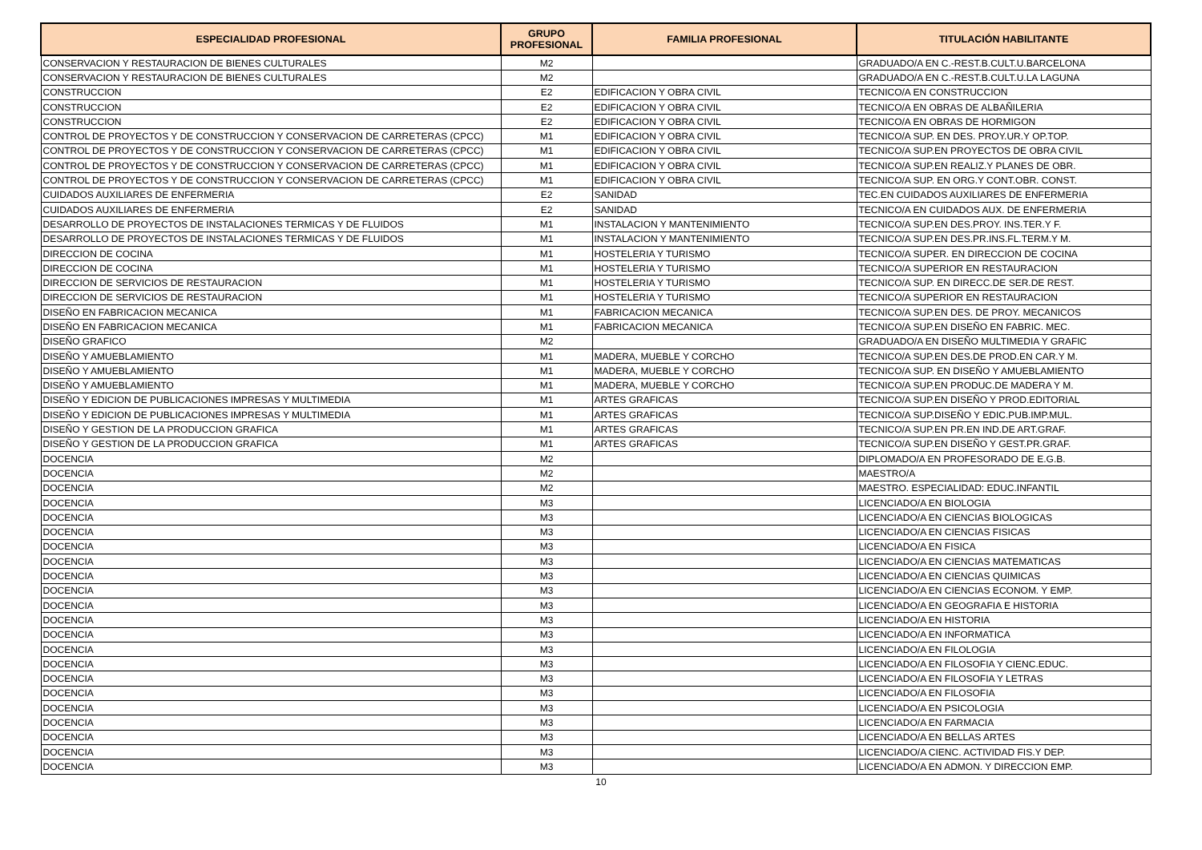| ESPECIALIDAD PROFESIONAL | GRUPO PROFESIONAL | FAMILIA PROFESIONAL | TITULACIÓN HABILITANTE |
| --- | --- | --- | --- |
| CONSERVACION Y RESTAURACION DE BIENES CULTURALES | M2 | | GRADUADO/A EN C.-REST.B.CULT.U.BARCELONA |
| CONSERVACION Y RESTAURACION DE BIENES CULTURALES | M2 | | GRADUADO/A EN C.-REST.B.CULT.U.LA LAGUNA |
| CONSTRUCCION | E2 | EDIFICACION Y OBRA CIVIL | TECNICO/A EN CONSTRUCCION |
| CONSTRUCCION | E2 | EDIFICACION Y OBRA CIVIL | TECNICO/A EN OBRAS DE ALBAÑILERIA |
| CONSTRUCCION | E2 | EDIFICACION Y OBRA CIVIL | TECNICO/A EN OBRAS DE HORMIGON |
| CONTROL DE PROYECTOS Y DE CONSTRUCCION Y CONSERVACION DE CARRETERAS (CPCC) | M1 | EDIFICACION Y OBRA CIVIL | TECNICO/A SUP. EN DES. PROY.UR.Y OP.TOP. |
| CONTROL DE PROYECTOS Y DE CONSTRUCCION Y CONSERVACION DE CARRETERAS (CPCC) | M1 | EDIFICACION Y OBRA CIVIL | TECNICO/A SUP.EN PROYECTOS DE OBRA CIVIL |
| CONTROL DE PROYECTOS Y DE CONSTRUCCION Y CONSERVACION DE CARRETERAS (CPCC) | M1 | EDIFICACION Y OBRA CIVIL | TECNICO/A SUP.EN REALIZ.Y PLANES DE OBR. |
| CONTROL DE PROYECTOS Y DE CONSTRUCCION Y CONSERVACION DE CARRETERAS (CPCC) | M1 | EDIFICACION Y OBRA CIVIL | TECNICO/A SUP. EN ORG.Y CONT.OBR. CONST. |
| CUIDADOS AUXILIARES DE ENFERMERIA | E2 | SANIDAD | TEC.EN CUIDADOS AUXILIARES DE ENFERMERIA |
| CUIDADOS AUXILIARES DE ENFERMERIA | E2 | SANIDAD | TECNICO/A EN CUIDADOS AUX. DE ENFERMERIA |
| DESARROLLO DE PROYECTOS DE INSTALACIONES TERMICAS Y DE FLUIDOS | M1 | INSTALACION Y MANTENIMIENTO | TECNICO/A SUP.EN DES.PROY. INS.TER.Y F. |
| DESARROLLO DE PROYECTOS DE INSTALACIONES TERMICAS Y DE FLUIDOS | M1 | INSTALACION Y MANTENIMIENTO | TECNICO/A SUP.EN DES.PR.INS.FL.TERM.Y M. |
| DIRECCION DE COCINA | M1 | HOSTELERIA Y TURISMO | TECNICO/A SUPER. EN DIRECCION DE COCINA |
| DIRECCION DE COCINA | M1 | HOSTELERIA Y TURISMO | TECNICO/A SUPERIOR EN RESTAURACION |
| DIRECCION DE SERVICIOS DE RESTAURACION | M1 | HOSTELERIA Y TURISMO | TECNICO/A SUP. EN DIRECC.DE SER.DE REST. |
| DIRECCION DE SERVICIOS DE RESTAURACION | M1 | HOSTELERIA Y TURISMO | TECNICO/A SUPERIOR EN RESTAURACION |
| DISEÑO EN FABRICACION MECANICA | M1 | FABRICACION MECANICA | TECNICO/A SUP.EN DES. DE PROY. MECANICOS |
| DISEÑO EN FABRICACION MECANICA | M1 | FABRICACION MECANICA | TECNICO/A SUP.EN DISEÑO EN FABRIC. MEC. |
| DISEÑO GRAFICO | M2 | | GRADUADO/A EN DISEÑO MULTIMEDIA Y GRAFIC |
| DISEÑO Y AMUEBLAMIENTO | M1 | MADERA, MUEBLE Y CORCHO | TECNICO/A SUP.EN DES.DE PROD.EN CAR.Y M. |
| DISEÑO Y AMUEBLAMIENTO | M1 | MADERA, MUEBLE Y CORCHO | TECNICO/A SUP. EN DISEÑO Y AMUEBLAMIENTO |
| DISEÑO Y AMUEBLAMIENTO | M1 | MADERA, MUEBLE Y CORCHO | TECNICO/A SUP.EN PRODUC.DE MADERA Y M. |
| DISEÑO Y EDICION DE PUBLICACIONES IMPRESAS Y MULTIMEDIA | M1 | ARTES GRAFICAS | TECNICO/A SUP.EN DISEÑO Y PROD.EDITORIAL |
| DISEÑO Y EDICION DE PUBLICACIONES IMPRESAS Y MULTIMEDIA | M1 | ARTES GRAFICAS | TECNICO/A SUP.DISEÑO Y EDIC.PUB.IMP.MUL. |
| DISEÑO Y GESTION DE LA PRODUCCION GRAFICA | M1 | ARTES GRAFICAS | TECNICO/A SUP.EN PR.EN IND.DE ART.GRAF. |
| DISEÑO Y GESTION DE LA PRODUCCION GRAFICA | M1 | ARTES GRAFICAS | TECNICO/A SUP.EN DISEÑO Y GEST.PR.GRAF. |
| DOCENCIA | M2 | | DIPLOMADO/A EN PROFESORADO DE E.G.B. |
| DOCENCIA | M2 | | MAESTRO/A |
| DOCENCIA | M2 | | MAESTRO. ESPECIALIDAD: EDUC.INFANTIL |
| DOCENCIA | M3 | | LICENCIADO/A EN BIOLOGIA |
| DOCENCIA | M3 | | LICENCIADO/A EN CIENCIAS BIOLOGICAS |
| DOCENCIA | M3 | | LICENCIADO/A EN CIENCIAS FISICAS |
| DOCENCIA | M3 | | LICENCIADO/A EN FISICA |
| DOCENCIA | M3 | | LICENCIADO/A EN CIENCIAS MATEMATICAS |
| DOCENCIA | M3 | | LICENCIADO/A EN CIENCIAS QUIMICAS |
| DOCENCIA | M3 | | LICENCIADO/A EN CIENCIAS ECONOM. Y EMP. |
| DOCENCIA | M3 | | LICENCIADO/A EN GEOGRAFIA E HISTORIA |
| DOCENCIA | M3 | | LICENCIADO/A EN HISTORIA |
| DOCENCIA | M3 | | LICENCIADO/A EN INFORMATICA |
| DOCENCIA | M3 | | LICENCIADO/A EN FILOLOGIA |
| DOCENCIA | M3 | | LICENCIADO/A EN FILOSOFIA Y CIENC.EDUC. |
| DOCENCIA | M3 | | LICENCIADO/A EN FILOSOFIA Y LETRAS |
| DOCENCIA | M3 | | LICENCIADO/A EN FILOSOFIA |
| DOCENCIA | M3 | | LICENCIADO/A EN PSICOLOGIA |
| DOCENCIA | M3 | | LICENCIADO/A EN FARMACIA |
| DOCENCIA | M3 | | LICENCIADO/A EN BELLAS ARTES |
| DOCENCIA | M3 | | LICENCIADO/A CIENC. ACTIVIDAD FIS.Y DEP. |
| DOCENCIA | M3 | | LICENCIADO/A EN ADMON. Y DIRECCION EMP. |
10